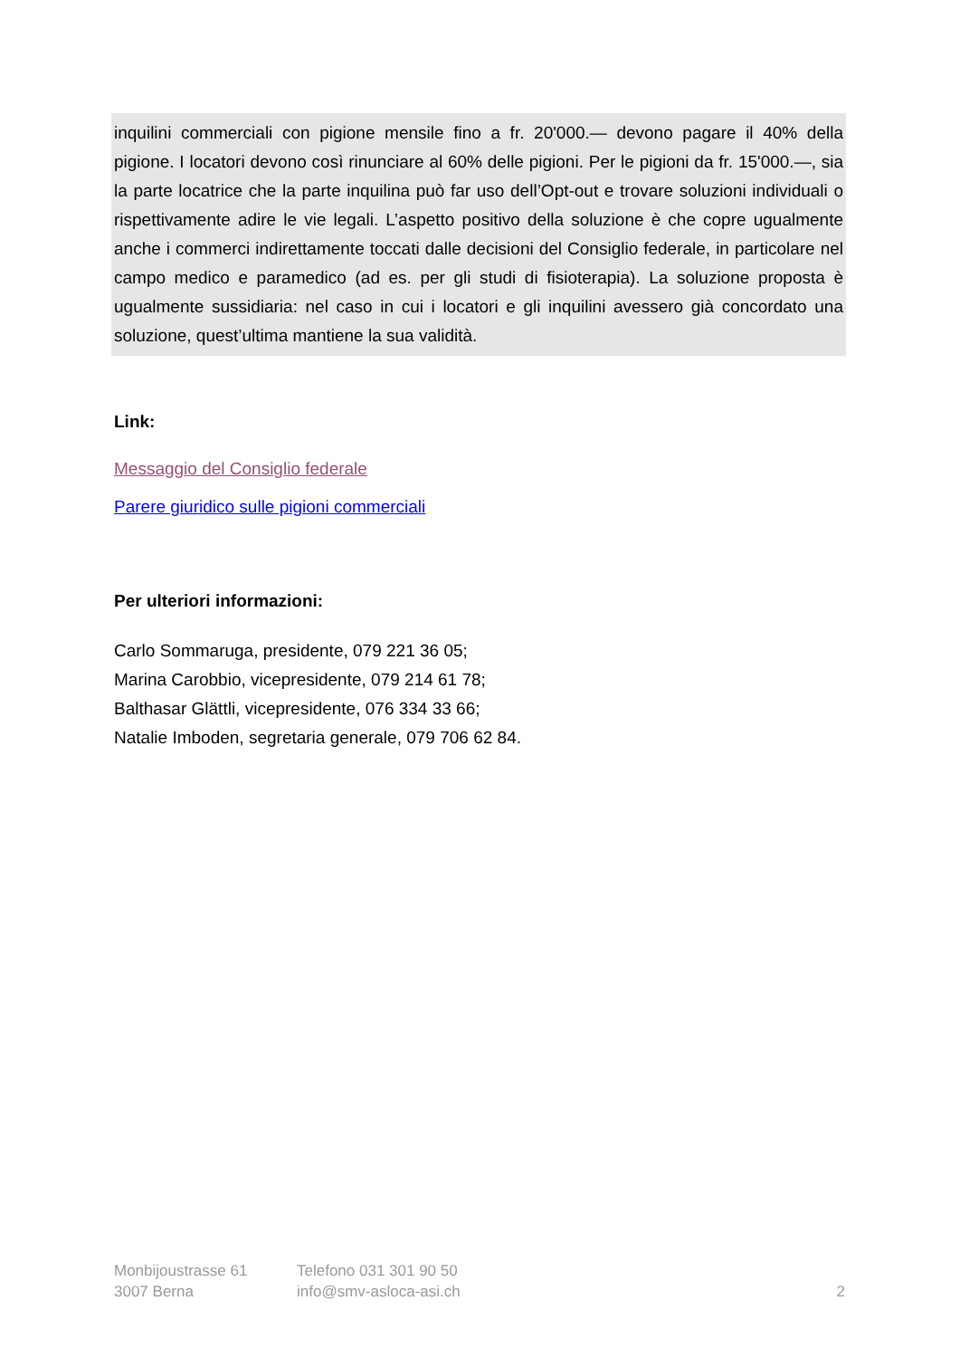inquilini commerciali con pigione mensile fino a fr. 20'000.— devono pagare il 40% della pigione. I locatori devono così rinunciare al 60% delle pigioni. Per le pigioni da fr. 15'000.—, sia la parte locatrice che la parte inquilina può far uso dell’Opt-out e trovare soluzioni individuali o rispettivamente adire le vie legali. L’aspetto positivo della soluzione è che copre ugualmente anche i commerci indirettamente toccati dalle decisioni del Consiglio federale, in particolare nel campo medico e paramedico (ad es. per gli studi di fisioterapia). La soluzione proposta è ugualmente sussidiaria: nel caso in cui i locatori e gli inquilini avessero già concordato una soluzione, quest’ultima mantiene la sua validità.
Link:
Messaggio del Consiglio federale
Parere giuridico sulle pigioni commerciali
Per ulteriori informazioni:
Carlo Sommaruga, presidente, 079 221 36 05;
Marina Carobbio, vicepresidente, 079 214 61 78;
Balthasar Glättli, vicepresidente, 076 334 33 66;
Natalie Imboden, segretaria generale, 079 706 62 84.
Monbijoustrasse 61
3007 Berna
Telefono 031 301 90 50
info@smv-asloca-asi.ch
2